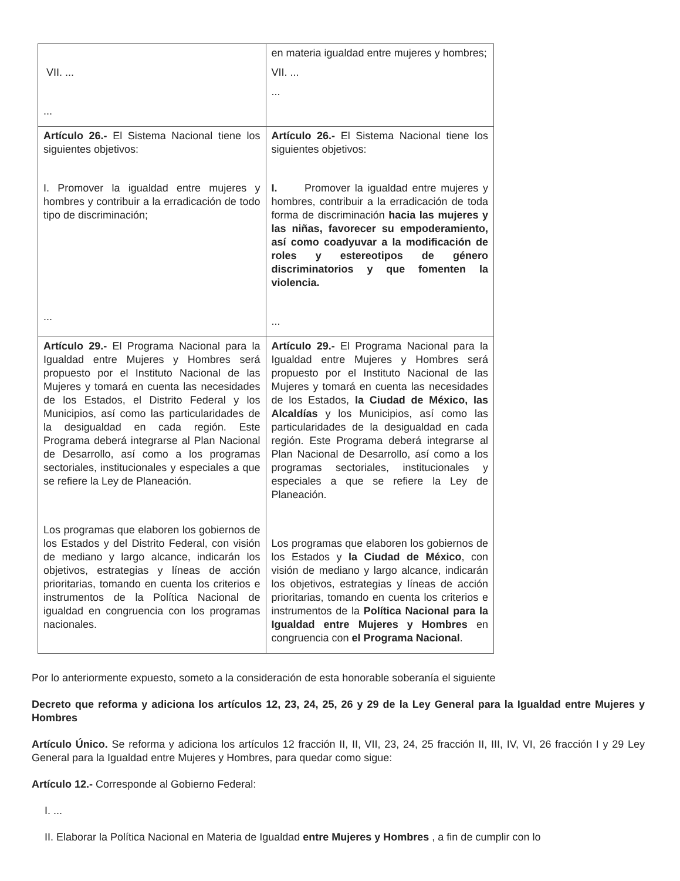| VII. ... ... | en materia igualdad entre mujeres y hombres; VII. ... ... |
| Artículo 26.- El Sistema Nacional tiene los siguientes objetivos: I. Promover la igualdad entre mujeres y hombres y contribuir a la erradicación de todo tipo de discriminación; ... | Artículo 26.- El Sistema Nacional tiene los siguientes objetivos: I. Promover la igualdad entre mujeres y hombres, contribuir a la erradicación de toda forma de discriminación hacia las mujeres y las niñas, favorecer su empoderamiento, así como coadyuvar a la modificación de roles y estereotipos de género discriminatorios y que fomenten la violencia. ... |
| Artículo 29.- El Programa Nacional para la Igualdad entre Mujeres y Hombres será propuesto por el Instituto Nacional de las Mujeres y tomará en cuenta las necesidades de los Estados, el Distrito Federal y los Municipios, así como las particularidades de la desigualdad en cada región. Este Programa deberá integrarse al Plan Nacional de Desarrollo, así como a los programas sectoriales, institucionales y especiales a que se refiere la Ley de Planeación. Los programas que elaboren los gobiernos de los Estados y del Distrito Federal, con visión de mediano y largo alcance, indicarán los objetivos, estrategias y líneas de acción prioritarias, tomando en cuenta los criterios e instrumentos de la Política Nacional de igualdad en congruencia con los programas nacionales. | Artículo 29.- El Programa Nacional para la Igualdad entre Mujeres y Hombres será propuesto por el Instituto Nacional de las Mujeres y tomará en cuenta las necesidades de los Estados, la Ciudad de México, las Alcaldías y los Municipios, así como las particularidades de la desigualdad en cada región. Este Programa deberá integrarse al Plan Nacional de Desarrollo, así como a los programas sectoriales, institucionales y especiales a que se refiere la Ley de Planeación. Los programas que elaboren los gobiernos de los Estados y la Ciudad de México , con visión de mediano y largo alcance, indicarán los objetivos, estrategias y líneas de acción prioritarias, tomando en cuenta los criterios e instrumentos de la Política Nacional para la Igualdad entre Mujeres y Hombres en congruencia con el Programa Nacional . |
Por lo anteriormente expuesto, someto a la consideración de esta honorable soberanía el siguiente
Decreto que reforma y adiciona los artículos 12, 23, 24, 25, 26 y 29 de la Ley General para la Igualdad entre Mujeres y Hombres
Artículo Único. Se reforma y adiciona los artículos 12 fracción II, II, VII, 23, 24, 25 fracción II, III, IV, VI, 26 fracción I y 29 Ley General para la Igualdad entre Mujeres y Hombres, para quedar como sigue:
Artículo 12.- Corresponde al Gobierno Federal:
I. ...
II. Elaborar la Política Nacional en Materia de Igualdad entre Mujeres y Hombres , a fin de cumplir con lo